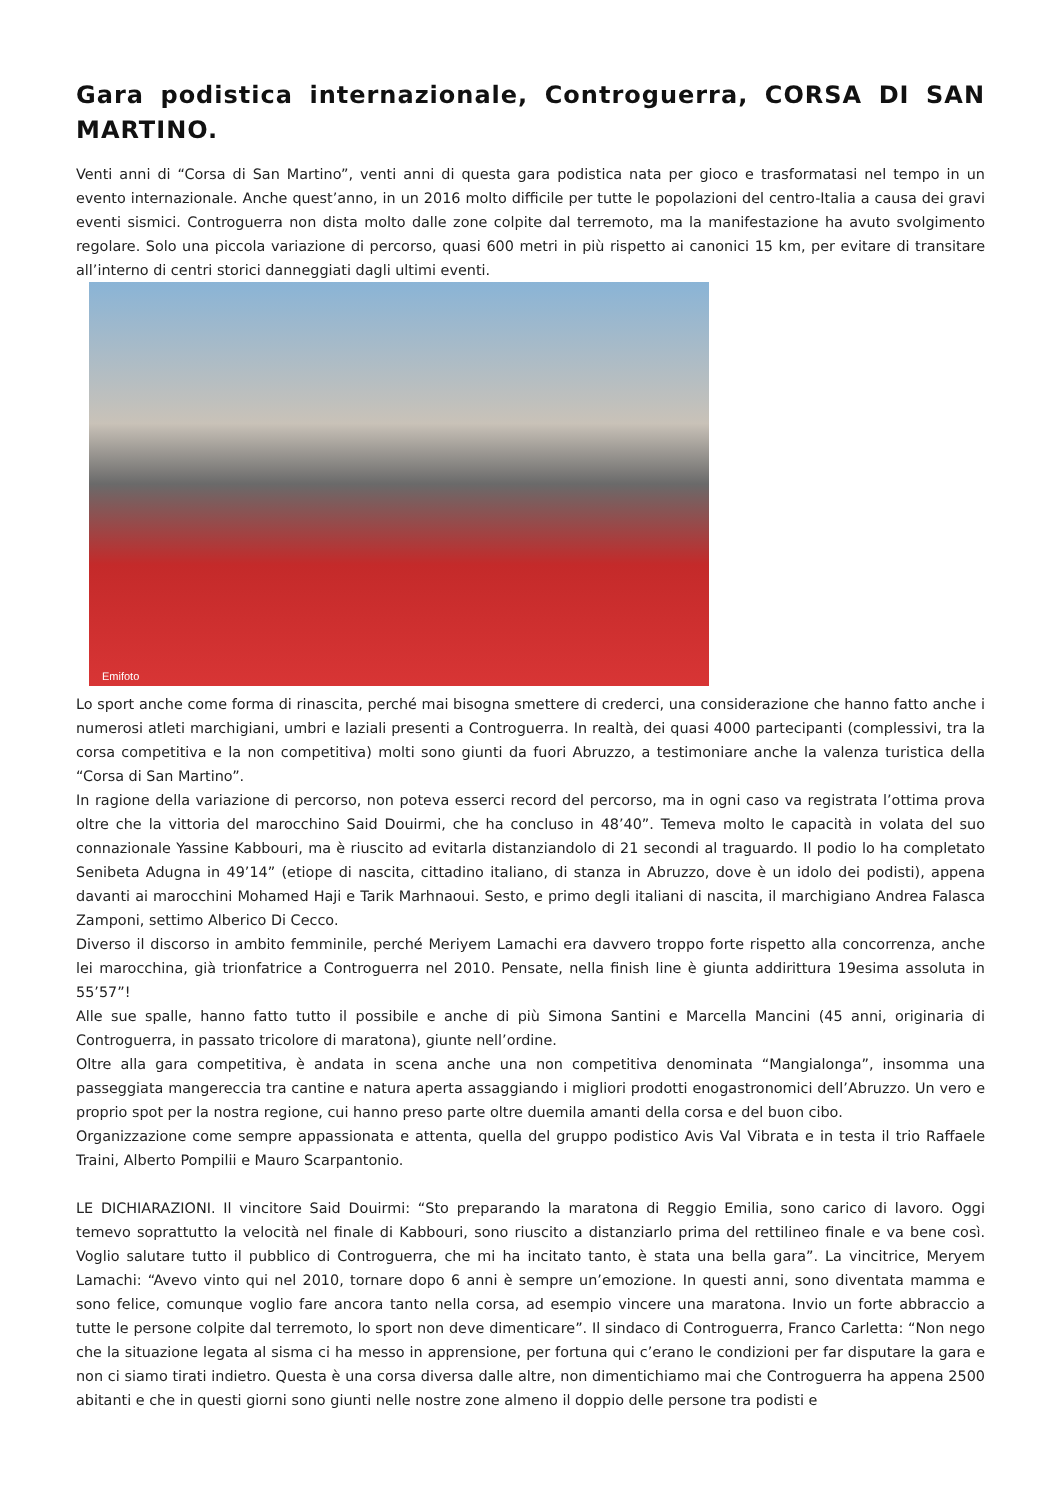Gara podistica internazionale, Controguerra, CORSA DI SAN MARTINO.
Venti anni di “Corsa di San Martino”, venti anni di questa gara podistica nata per gioco e trasformatasi nel tempo in un evento internazionale. Anche quest’anno, in un 2016 molto difficile per tutte le popolazioni del centro-Italia a causa dei gravi eventi sismici. Controguerra non dista molto dalle zone colpite dal terremoto, ma la manifestazione ha avuto svolgimento regolare. Solo una piccola variazione di percorso, quasi 600 metri in più rispetto ai canonici 15 km, per evitare di transitare all’interno di centri storici danneggiati dagli ultimi eventi.
Emifoto
Lo sport anche come forma di rinascita, perché mai bisogna smettere di crederci, una considerazione che hanno fatto anche i numerosi atleti marchigiani, umbri e laziali presenti a Controguerra. In realtà, dei quasi 4000 partecipanti (complessivi, tra la corsa competitiva e la non competitiva) molti sono giunti da fuori Abruzzo, a testimoniare anche la valenza turistica della “Corsa di San Martino”.
In ragione della variazione di percorso, non poteva esserci record del percorso, ma in ogni caso va registrata l’ottima prova oltre che la vittoria del marocchino Said Douirmi, che ha concluso in 48’40”. Temeva molto le capacità in volata del suo connazionale Yassine Kabbouri, ma è riuscito ad evitarla distanziandolo di 21 secondi al traguardo. Il podio lo ha completato Senibeta Adugna in 49’14” (etiope di nascita, cittadino italiano, di stanza in Abruzzo, dove è un idolo dei podisti), appena davanti ai marocchini Mohamed Haji e Tarik Marhnaoui. Sesto, e primo degli italiani di nascita, il marchigiano Andrea Falasca Zamponi, settimo Alberico Di Cecco.
Diverso il discorso in ambito femminile, perché Meriyem Lamachi era davvero troppo forte rispetto alla concorrenza, anche lei marocchina, già trionfatrice a Controguerra nel 2010. Pensate, nella finish line è giunta addirittura 19esima assoluta in 55’57”!
Alle sue spalle, hanno fatto tutto il possibile e anche di più Simona Santini e Marcella Mancini (45 anni, originaria di Controguerra, in passato tricolore di maratona), giunte nell’ordine.
Oltre alla gara competitiva, è andata in scena anche una non competitiva denominata “Mangialonga”, insomma una passeggiata mangereccia tra cantine e natura aperta assaggiando i migliori prodotti enogastronomici dell’Abruzzo. Un vero e proprio spot per la nostra regione, cui hanno preso parte oltre duemila amanti della corsa e del buon cibo.
Organizzazione come sempre appassionata e attenta, quella del gruppo podistico Avis Val Vibrata e in testa il trio Raffaele Traini, Alberto Pompilii e Mauro Scarpantonio.
LE DICHIARAZIONI. Il vincitore Said Douirmi: “Sto preparando la maratona di Reggio Emilia, sono carico di lavoro. Oggi temevo soprattutto la velocità nel finale di Kabbouri, sono riuscito a distanziarlo prima del rettilineo finale e va bene così. Voglio salutare tutto il pubblico di Controguerra, che mi ha incitato tanto, è stata una bella gara”. La vincitrice, Meryem Lamachi: “Avevo vinto qui nel 2010, tornare dopo 6 anni è sempre un’emozione. In questi anni, sono diventata mamma e sono felice, comunque voglio fare ancora tanto nella corsa, ad esempio vincere una maratona. Invio un forte abbraccio a tutte le persone colpite dal terremoto, lo sport non deve dimenticare”. Il sindaco di Controguerra, Franco Carletta: “Non nego che la situazione legata al sisma ci ha messo in apprensione, per fortuna qui c’erano le condizioni per far disputare la gara e non ci siamo tirati indietro. Questa è una corsa diversa dalle altre, non dimentichiamo mai che Controguerra ha appena 2500 abitanti e che in questi giorni sono giunti nelle nostre zone almeno il doppio delle persone tra podisti e